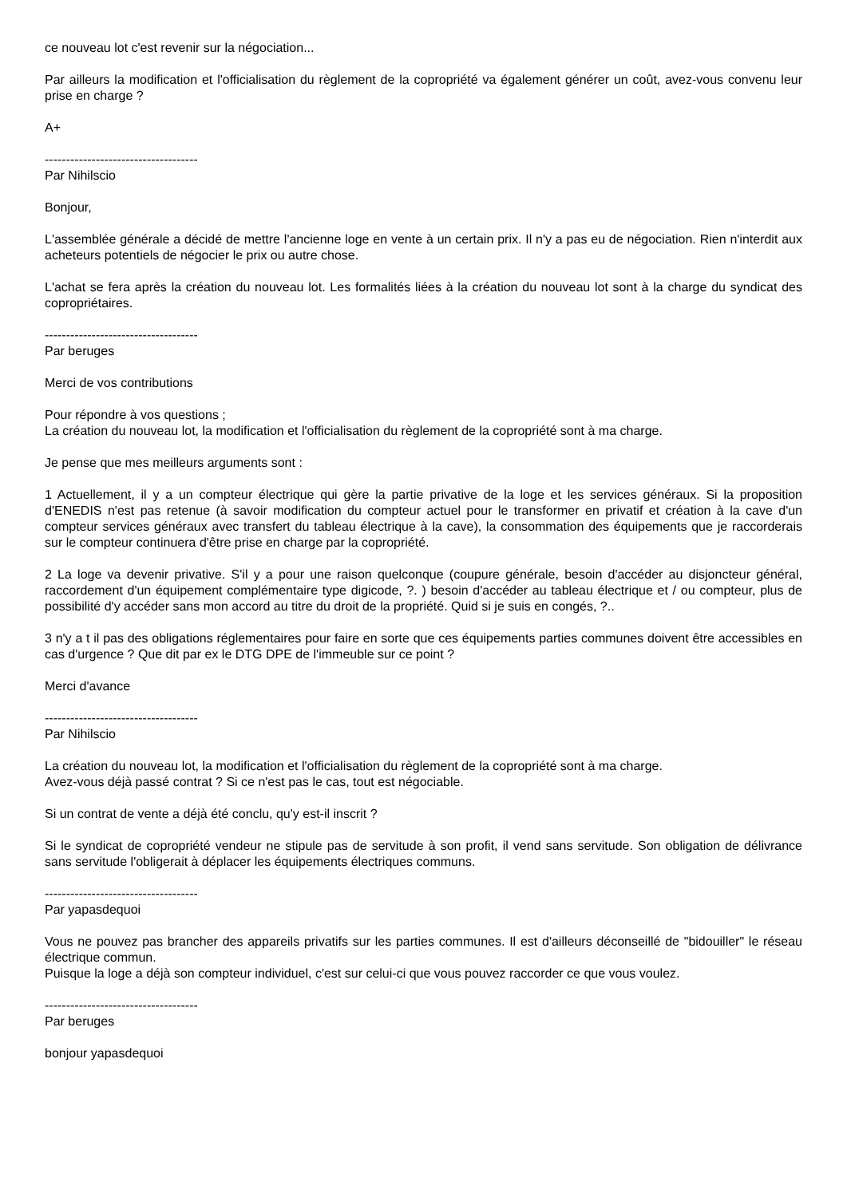ce nouveau lot c'est revenir sur la négociation...
Par ailleurs la modification et l'officialisation du règlement de la copropriété va également générer un coût, avez-vous convenu leur prise en charge ?
A+
------------------------------------
Par Nihilscio
Bonjour,
L'assemblée générale a décidé de mettre l'ancienne loge en vente à un certain prix. Il n'y a pas eu de négociation. Rien n'interdit aux acheteurs potentiels de négocier le prix ou autre chose.
L'achat se fera après la création du nouveau lot. Les formalités liées à la création du nouveau lot sont à la charge du syndicat des copropriétaires.
------------------------------------
Par beruges
Merci de vos contributions
Pour répondre à vos questions ;
La création du nouveau lot, la modification et l'officialisation du règlement de la copropriété sont à ma charge.
Je pense que mes meilleurs arguments sont :
1 Actuellement, il y a un compteur électrique qui gère la partie privative de la loge et les services généraux. Si la proposition d'ENEDIS n'est pas retenue (à savoir modification du compteur actuel pour le transformer en privatif et création à la cave d'un compteur services généraux avec transfert du tableau électrique à la cave), la consommation des équipements que je raccorderais sur le compteur continuera d'être prise en charge par la copropriété.
2 La loge va devenir privative. S'il y a pour une raison quelconque (coupure générale, besoin d'accéder au disjoncteur général, raccordement d'un équipement complémentaire type digicode, ?. ) besoin d'accéder au tableau électrique et / ou compteur, plus de possibilité d'y accéder sans mon accord au titre du droit de la propriété. Quid si je suis en congés, ?..
3 n'y a t il pas des obligations réglementaires pour faire en sorte que ces équipements parties communes doivent être accessibles en cas d'urgence ? Que dit par ex le DTG DPE de l'immeuble sur ce point ?
Merci d'avance
------------------------------------
Par Nihilscio
La création du nouveau lot, la modification et l'officialisation du règlement de la copropriété sont à ma charge.
Avez-vous déjà passé contrat ? Si ce n'est pas le cas, tout est négociable.
Si un contrat de vente a déjà été conclu, qu'y est-il inscrit ?
Si le syndicat de copropriété vendeur ne stipule pas de servitude à son profit, il vend sans servitude. Son obligation de délivrance sans servitude l'obligerait à déplacer les équipements électriques communs.
------------------------------------
Par yapasdequoi
Vous ne pouvez pas brancher des appareils privatifs sur les parties communes. Il est d'ailleurs déconseillé de "bidouiller" le réseau électrique commun.
Puisque la loge a déjà son compteur individuel, c'est sur celui-ci que vous pouvez raccorder ce que vous voulez.
------------------------------------
Par beruges
bonjour yapasdequoi